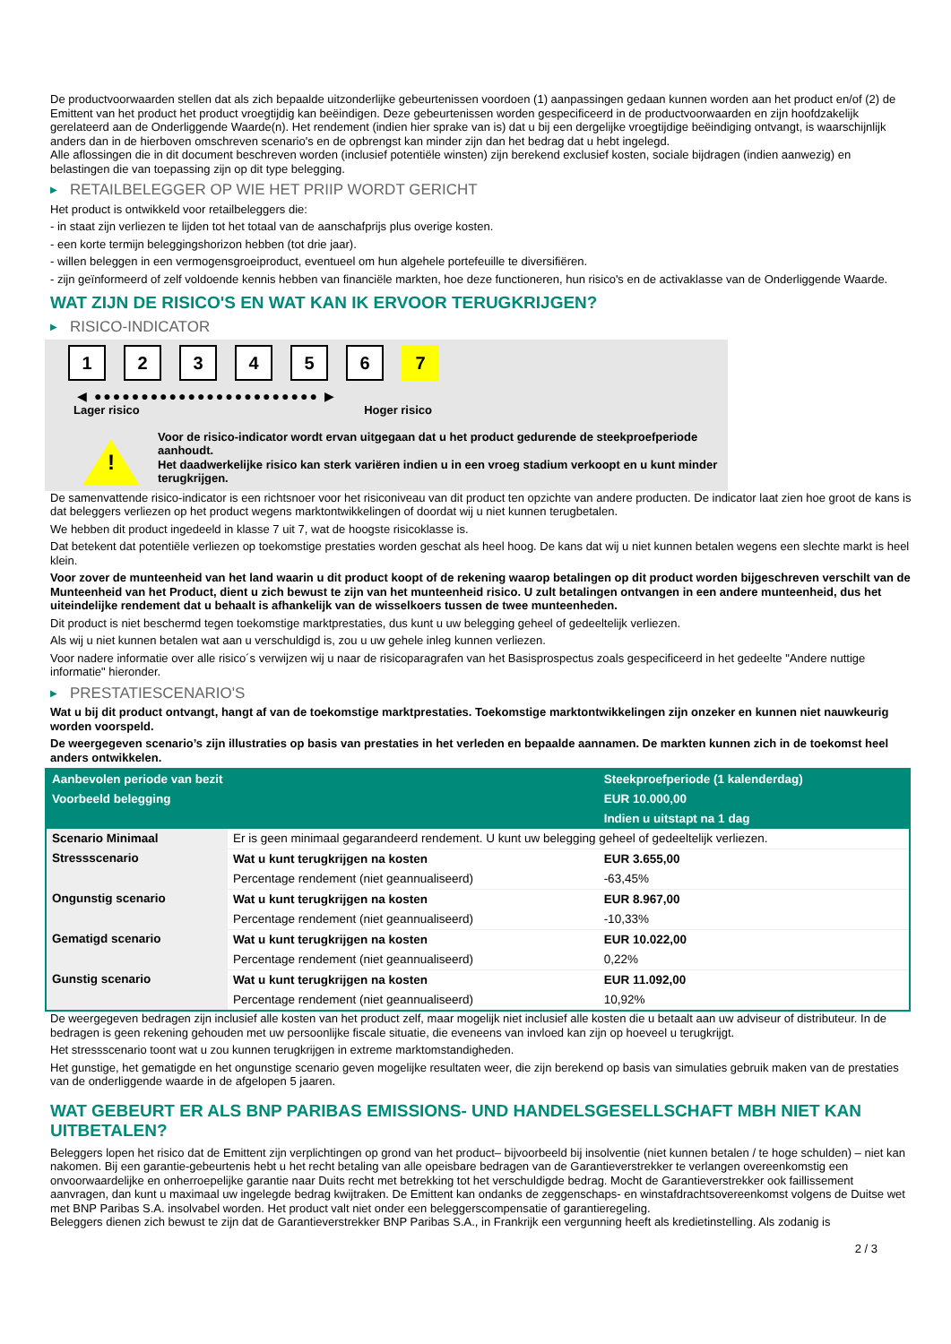De productvoorwaarden stellen dat als zich bepaalde uitzonderlijke gebeurtenissen voordoen (1) aanpassingen gedaan kunnen worden aan het product en/of (2) de Emittent van het product het product vroegtijdig kan beëindigen. Deze gebeurtenissen worden gespecificeerd in de productvoorwaarden en zijn hoofdzakelijk gerelateerd aan de Onderliggende Waarde(n). Het rendement (indien hier sprake van is) dat u bij een dergelijke vroegtijdige beëindiging ontvangt, is waarschijnlijk anders dan in de hierboven omschreven scenario's en de opbrengst kan minder zijn dan het bedrag dat u hebt ingelegd.
Alle aflossingen die in dit document beschreven worden (inclusief potentiële winsten) zijn berekend exclusief kosten, sociale bijdragen (indien aanwezig) en belastingen die van toepassing zijn op dit type belegging.
▶ RETAILBELEGGER OP WIE HET PRIIP WORDT GERICHT
Het product is ontwikkeld voor retailbeleggers die:
- in staat zijn verliezen te lijden tot het totaal van de aanschafprijs plus overige kosten.
- een korte termijn beleggingshorizon hebben (tot drie jaar).
- willen beleggen in een vermogensgroeiproduct, eventueel om hun algehele portefeuille te diversifiëren.
- zijn geïnformeerd of zelf voldoende kennis hebben van financiële markten, hoe deze functioneren, hun risico's en de activaklasse van de Onderliggende Waarde.
WAT ZIJN DE RISICO'S EN WAT KAN IK ERVOOR TERUGKRIJGEN?
▶ RISICO-INDICATOR
1 2 3 4 5 6 7
◀ ●●●●●●●●●●●●●●●●●●●●●●●● ▶
Lager risico Hoger risico
!
Voor de risico-indicator wordt ervan uitgegaan dat u het product gedurende de steekproefperiode aanhoudt.
Het daadwerkelijke risico kan sterk variëren indien u in een vroeg stadium verkoopt en u kunt minder terugkrijgen.
De samenvattende risico-indicator is een richtsnoer voor het risiconiveau van dit product ten opzichte van andere producten. De indicator laat zien hoe groot de kans is dat beleggers verliezen op het product wegens marktontwikkelingen of doordat wij u niet kunnen terugbetalen.
We hebben dit product ingedeeld in klasse 7 uit 7, wat de hoogste risicoklasse is.
Dat betekent dat potentiële verliezen op toekomstige prestaties worden geschat als heel hoog. De kans dat wij u niet kunnen betalen wegens een slechte markt is heel klein.
Voor zover de munteenheid van het land waarin u dit product koopt of de rekening waarop betalingen op dit product worden bijgeschreven verschilt van de Munteenheid van het Product, dient u zich bewust te zijn van het munteenheid risico. U zult betalingen ontvangen in een andere munteenheid, dus het uiteindelijke rendement dat u behaalt is afhankelijk van de wisselkoers tussen de twee munteenheden.
Dit product is niet beschermd tegen toekomstige marktprestaties, dus kunt u uw belegging geheel of gedeeltelijk verliezen.
Als wij u niet kunnen betalen wat aan u verschuldigd is, zou u uw gehele inleg kunnen verliezen.
Voor nadere informatie over alle risico´s verwijzen wij u naar de risicoparagrafen van het Basisprospectus zoals gespecificeerd in het gedeelte "Andere nuttige informatie" hieronder.
▶ PRESTATIESCENARIO'S
Wat u bij dit product ontvangt, hangt af van de toekomstige marktprestaties. Toekomstige marktontwikkelingen zijn onzeker en kunnen niet nauwkeurig worden voorspeld.
De weergegeven scenario’s zijn illustraties op basis van prestaties in het verleden en bepaalde aannamen. De markten kunnen zich in de toekomst heel anders ontwikkelen.
| Aanbevolen periode van bezit | | Steekproefperiode (1 kalenderdag) |
| --- | --- | --- |
| Voorbeeld belegging | | EUR 10.000,00 |
| | | Indien u uitstapt na 1 dag |
| Scenario Minimaal | Er is geen minimaal gegarandeerd rendement. U kunt uw belegging geheel of gedeeltelijk verliezen. | |
| Stressscenario | Wat u kunt terugkrijgen na kosten | EUR 3.655,00 |
| | Percentage rendement (niet geannualiseerd) | -63,45% |
| Ongunstig scenario | Wat u kunt terugkrijgen na kosten | EUR 8.967,00 |
| | Percentage rendement (niet geannualiseerd) | -10,33% |
| Gematigd scenario | Wat u kunt terugkrijgen na kosten | EUR 10.022,00 |
| | Percentage rendement (niet geannualiseerd) | 0,22% |
| Gunstig scenario | Wat u kunt terugkrijgen na kosten | EUR 11.092,00 |
| | Percentage rendement (niet geannualiseerd) | 10,92% |
De weergegeven bedragen zijn inclusief alle kosten van het product zelf, maar mogelijk niet inclusief alle kosten die u betaalt aan uw adviseur of distributeur. In de bedragen is geen rekening gehouden met uw persoonlijke fiscale situatie, die eveneens van invloed kan zijn op hoeveel u terugkrijgt.
Het stressscenario toont wat u zou kunnen terugkrijgen in extreme marktomstandigheden.
Het gunstige, het gematigde en het ongunstige scenario geven mogelijke resultaten weer, die zijn berekend op basis van simulaties gebruik maken van de prestaties van de onderliggende waarde in de afgelopen 5 jaaren.
WAT GEBEURT ER ALS BNP PARIBAS EMISSIONS- UND HANDELSGESELLSCHAFT MBH NIET KAN UITBETALEN?
Beleggers lopen het risico dat de Emittent zijn verplichtingen op grond van het product– bijvoorbeeld bij insolventie (niet kunnen betalen / te hoge schulden) – niet kan nakomen. Bij een garantie-gebeurtenis hebt u het recht betaling van alle opeisbare bedragen van de Garantieverstrekker te verlangen overeenkomstig een onvoorwaardelijke en onherroepelijke garantie naar Duits recht met betrekking tot het verschuldigde bedrag. Mocht de Garantieverstrekker ook faillissement aanvragen, dan kunt u maximaal uw ingelegde bedrag kwijtraken. De Emittent kan ondanks de zeggenschaps- en winstafdrachtsovereenkomst volgens de Duitse wet met BNP Paribas S.A. insolvabel worden. Het product valt niet onder een beleggerscompensatie of garantieregeling.
Beleggers dienen zich bewust te zijn dat de Garantieverstrekker BNP Paribas S.A., in Frankrijk een vergunning heeft als kredietinstelling. Als zodanig is
2 / 3